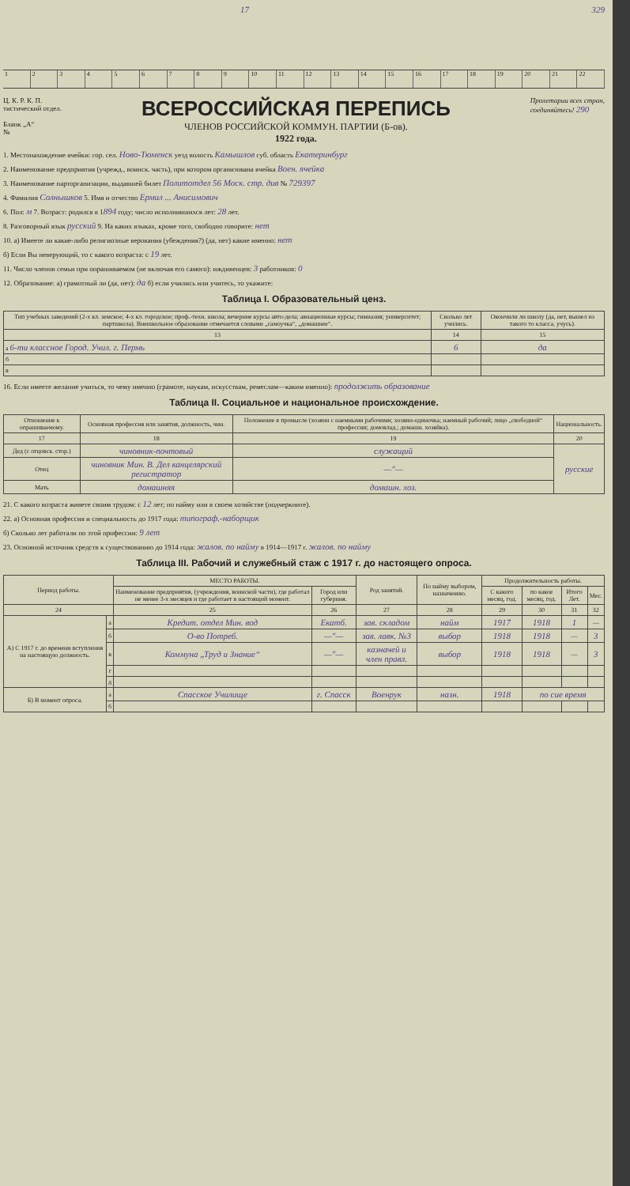17 329
123456789 10 11 12 13 14 15 16 17 18 19 20 21 22
Ц. К. Р. К. П.
тистический отдел.
Бланк „А“
№
ВСЕРОССИЙСКАЯ ПЕРЕПИСЬ
ЧЛЕНОВ РОССИЙСКОЙ КОММУН. ПАРТИИ (Б-ов).
1922 года.
Пролетарии всех стран,
соединяйтесь! 290
1. Местонахождение ячейки: гор. сел. Ново-Тюменск уезд волость Камышлов губ. область Екатеринбург
2. Наименование предприятия (учрежд., воинск. часть), при котором организована ячейка Воен. ячейка
3. Наименование парторганизации, выдавшей билет Политотдел 56 Моск. стр. див № 729397
4. Фамилия Солнышков 5. Имя и отчество Ермил ... Анисимович
6. Пол: м 7. Возраст: родился в 1894 году; число исполнившихся лет: 28 лет.
8. Разговорный язык русский 9. На каких языках, кроме того, свободно говорите: нет
10. а) Имеете ли какие-либо религиозные верования (убеждения?) (да, нет) какие именно: нет
б) Если Вы неверующий, то с какого возраста: с 19 лет.
11. Число членов семьи при опрашиваемом (не включая его самого): иждивенцев: 3 работников: 0
12. Образование: а) грамотный ли (да, нет): да б) если учились или учитесь, то укажите:
Таблица I. Образовательный ценз.
| Тип учебных заведений (2-х кл. земское; 4-х кл. городское; проф.-техн. школа; вечерние курсы авто-дела; авиационные курсы; гимназия; университет; партшкола). Внешкольное образование отмечается словами „самоучка“, „домашнее“. | Сколько лет учились. | Окончили ли школу (да, нет, вышел из такого то класса, учусь). |
| --- | --- | --- |
| 13 | 14 | 15 |
| а 6-ти классное Город. Учил. г. Пермь | 6 | да |
| б | | |
| в | | |
16. Если имеете желание учиться, то чему именно (грамоте, наукам, искусствам, ремеслам—каким именно): продолжить образование
Таблица II. Социальное и национальное происхождение.
| Отношение к опрашиваемому. | Основная профессия или занятия, должность, чин. | Положение в промысле (хозяин с наемными рабочими; хозяин-одиночка; наемный рабочий; лицо „свободной“ профессии; домовлад.; домашн. хозяйка). | Национальность. |
| --- | --- | --- | --- |
| 17 | 18 | 19 | 20 |
| Дед (с отцовск. стор.) | чиновник-почтовый | служащий | русские |
| Отец | чиновник Мин. В. Дел канцелярский регистратор | —"— | |
| Мать | домашняя | домашн. хоз. | |
21. С какого возраста живете своим трудом: с 12 лет; по найму или в своем хозяйстве (подчеркните).
22. а) Основная профессия и специальность до 1917 года: типограф.-наборщик
б) Сколько лет работали по этой профессии: 9 лет
23. Основной источник средств к существованию до 1914 года: жалов. по найму в 1914—1917 г. жалов. по найму
Таблица III. Рабочий и служебный стаж с 1917 г. до настоящего опроса.
| Период работы. | | МЕСТО РАБОТЫ. | | Род занятий. | По найму выбором, назначению. | Продолжительность работы. | | | |
| --- | --- | --- | --- | --- | --- | --- | --- | --- | --- |
| | | Наименование предприятия, (учреждения, воинской части), где работал не менее 3-х месяцев и где работает в настоящий момент. | Город или губерния. | | | С какого месяц, год. | по какое месяц, год. | Итого Лет. | Мес. |
| 24 | | 25 | 26 | 27 | 28 | 29 | 30 | 31 | 32 |
| А) С 1917 г. до времени вступления на настоящую должность. | а | Кредит. отдел Мин. вод | Екатб. | зав. складом | найм | 1917 | 1918 | 1 | — |
| | б | О-во Потреб. | —"— | зав. лавк. №3 | выбор | 1918 | 1918 | — | 3 |
| | в | Коммуна „Труд и Знание“ | —"— | казначей и член правл. | выбор | 1918 | 1918 | — | 3 |
| | г | | | | | | | | |
| | д | | | | | | | | |
| Б) В момент опроса. | а | Спасское Училище | г. Спасск | Военрук | назн. | 1918 | по сие время | | |
| | б | | | | | | | | |